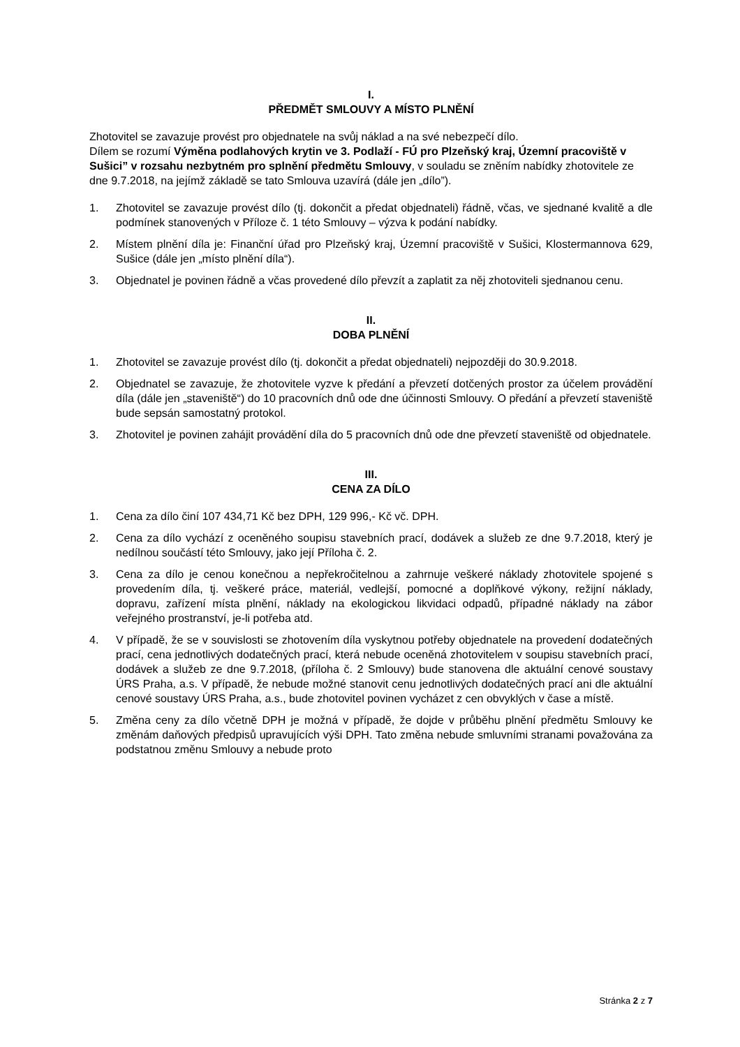I.
PŘEDMĚT SMLOUVY A MÍSTO PLNĚNÍ
Zhotovitel se zavazuje provést pro objednatele na svůj náklad a na své nebezpečí dílo.
Dílem se rozumí Výměna podlahových krytin ve 3. Podlaží - FÚ pro Plzeňský kraj, Územní pracoviště v Sušici” v rozsahu nezbytném pro splnění předmětu Smlouvy, v souladu se zněním nabídky zhotovitele ze dne 9.7.2018, na jejímž základě se tato Smlouva uzavírá (dále jen „dílo”).
1. Zhotovitel se zavazuje provést dílo (tj. dokončit a předat objednateli) řádně, včas, ve sjednané kvalitě a dle podmínek stanovených v Příloze č. 1 této Smlouvy – výzva k podání nabídky.
2. Místem plnění díla je: Finanční úřad pro Plzeňský kraj, Územní pracoviště v Sušici, Klostermannova 629, Sušice (dále jen „místo plnění díla“).
3. Objednatel je povinen řádně a včas provedené dílo převzít a zaplatit za něj zhotoviteli sjednanou cenu.
II.
DOBA PLNĚNÍ
1. Zhotovitel se zavazuje provést dílo (tj. dokončit a předat objednateli) nejpozději do 30.9.2018.
2. Objednatel se zavazuje, že zhotovitele vyzve k předání a převzetí dotčených prostor za účelem provádění díla (dále jen „staveniště“) do 10 pracovních dnů ode dne účinnosti Smlouvy. O předání a převzetí staveniště bude sepsán samostatný protokol.
3. Zhotovitel je povinen zahájit provádění díla do 5 pracovních dnů ode dne převzetí staveniště od objednatele.
III.
CENA ZA DÍLO
1. Cena za dílo činí 107 434,71 Kč bez DPH, 129 996,- Kč vč. DPH.
2. Cena za dílo vychází z oceněného soupisu stavebních prací, dodávek a služeb ze dne 9.7.2018, který je nedílnou součástí této Smlouvy, jako její Příloha č. 2.
3. Cena za dílo je cenou konečnou a nepřekročitelnou a zahrnuje veškeré náklady zhotovitele spojené s provedením díla, tj. veškeré práce, materiál, vedlejší, pomocné a doplňkové výkony, režijní náklady, dopravu, zařízení místa plnění, náklady na ekologickou likvidaci odpadů, případné náklady na zábor veřejného prostranství, je-li potřeba atd.
4. V případě, že se v souvislosti se zhotovením díla vyskytnou potřeby objednatele na provedení dodatečných prací, cena jednotlivých dodatečných prací, která nebude oceněná zhotovitelem v soupisu stavebních prací, dodávek a služeb ze dne 9.7.2018, (příloha č. 2 Smlouvy) bude stanovena dle aktuální cenové soustavy ÚRS Praha, a.s. V případě, že nebude možné stanovit cenu jednotlivých dodatečných prací ani dle aktuální cenové soustavy ÚRS Praha, a.s., bude zhotovitel povinen vycházet z cen obvyklých v čase a místě.
5. Změna ceny za dílo včetně DPH je možná v případě, že dojde v průběhu plnění předmětu Smlouvy ke změnám daňových předpisů upravujících výši DPH. Tato změna nebude smluvními stranami považována za podstatnou změnu Smlouvy a nebude proto
Stránka 2 z 7